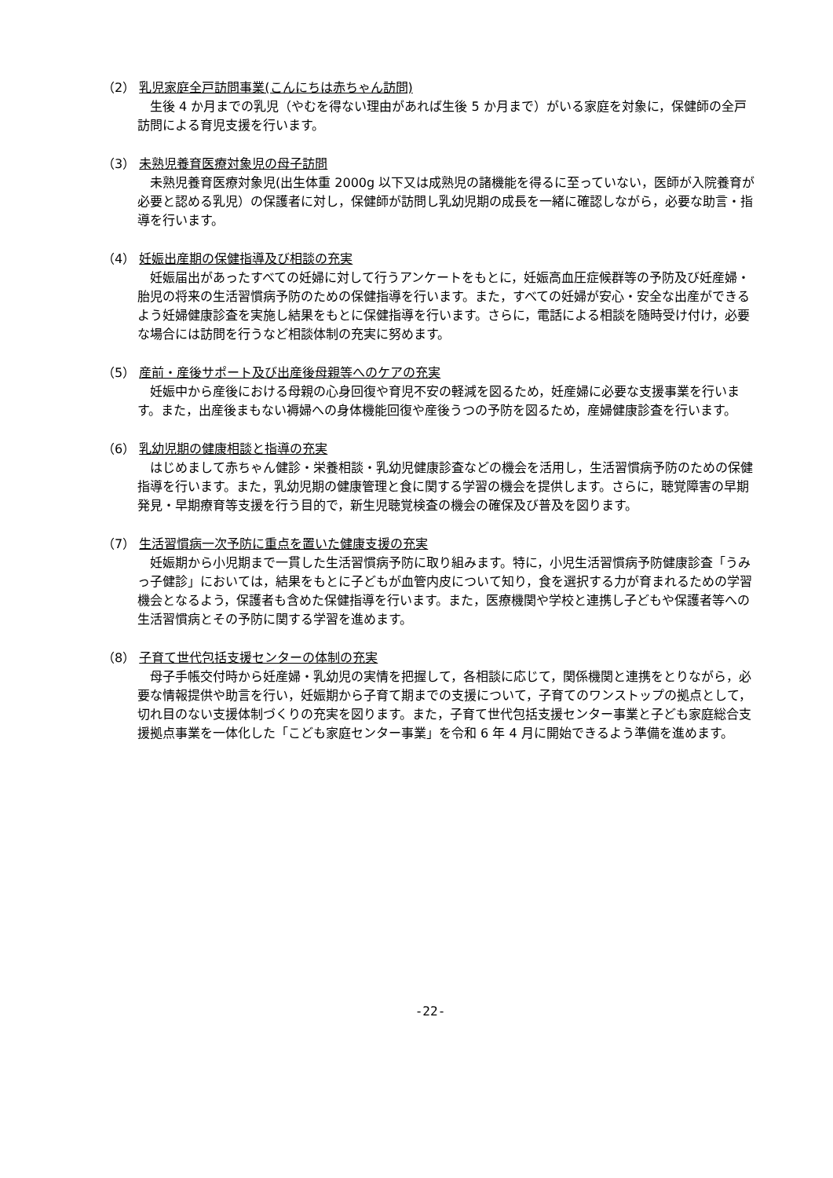（2） 乳児家庭全戸訪問事業(こんにちは赤ちゃん訪問)
生後 4 か月までの乳児（やむを得ない理由があれば生後 5 か月まで）がいる家庭を対象に，保健師の全戸訪問による育児支援を行います。
（3） 未熟児養育医療対象児の母子訪問
未熟児養育医療対象児(出生体重 2000g 以下又は成熟児の諸機能を得るに至っていない，医師が入院養育が必要と認める乳児）の保護者に対し，保健師が訪問し乳幼児期の成長を一緒に確認しながら，必要な助言・指導を行います。
（4） 妊娠出産期の保健指導及び相談の充実
妊娠届出があったすべての妊婦に対して行うアンケートをもとに，妊娠高血圧症候群等の予防及び妊産婦・胎児の将来の生活習慣病予防のための保健指導を行います。また，すべての妊婦が安心・安全な出産ができるよう妊婦健康診査を実施し結果をもとに保健指導を行います。さらに，電話による相談を随時受け付け，必要な場合には訪問を行うなど相談体制の充実に努めます。
（5） 産前・産後サポート及び出産後母親等へのケアの充実
妊娠中から産後における母親の心身回復や育児不安の軽減を図るため，妊産婦に必要な支援事業を行います。また，出産後まもない褥婦への身体機能回復や産後うつの予防を図るため，産婦健康診査を行います。
（6） 乳幼児期の健康相談と指導の充実
はじめまして赤ちゃん健診・栄養相談・乳幼児健康診査などの機会を活用し，生活習慣病予防のための保健指導を行います。また，乳幼児期の健康管理と食に関する学習の機会を提供します。さらに，聴覚障害の早期発見・早期療育等支援を行う目的で，新生児聴覚検査の機会の確保及び普及を図ります。
（7） 生活習慣病一次予防に重点を置いた健康支援の充実
妊娠期から小児期まで一貫した生活習慣病予防に取り組みます。特に，小児生活習慣病予防健康診査「うみっ子健診」においては，結果をもとに子どもが血管内皮について知り，食を選択する力が育まれるための学習機会となるよう，保護者も含めた保健指導を行います。また，医療機関や学校と連携し子どもや保護者等への生活習慣病とその予防に関する学習を進めます。
（8） 子育て世代包括支援センターの体制の充実
母子手帳交付時から妊産婦・乳幼児の実情を把握して，各相談に応じて，関係機関と連携をとりながら，必要な情報提供や助言を行い，妊娠期から子育て期までの支援について，子育てのワンストップの拠点として，切れ目のない支援体制づくりの充実を図ります。また，子育て世代包括支援センター事業と子ども家庭総合支援拠点事業を一体化した「こども家庭センター事業」を令和 6 年 4 月に開始できるよう準備を進めます。
-22-